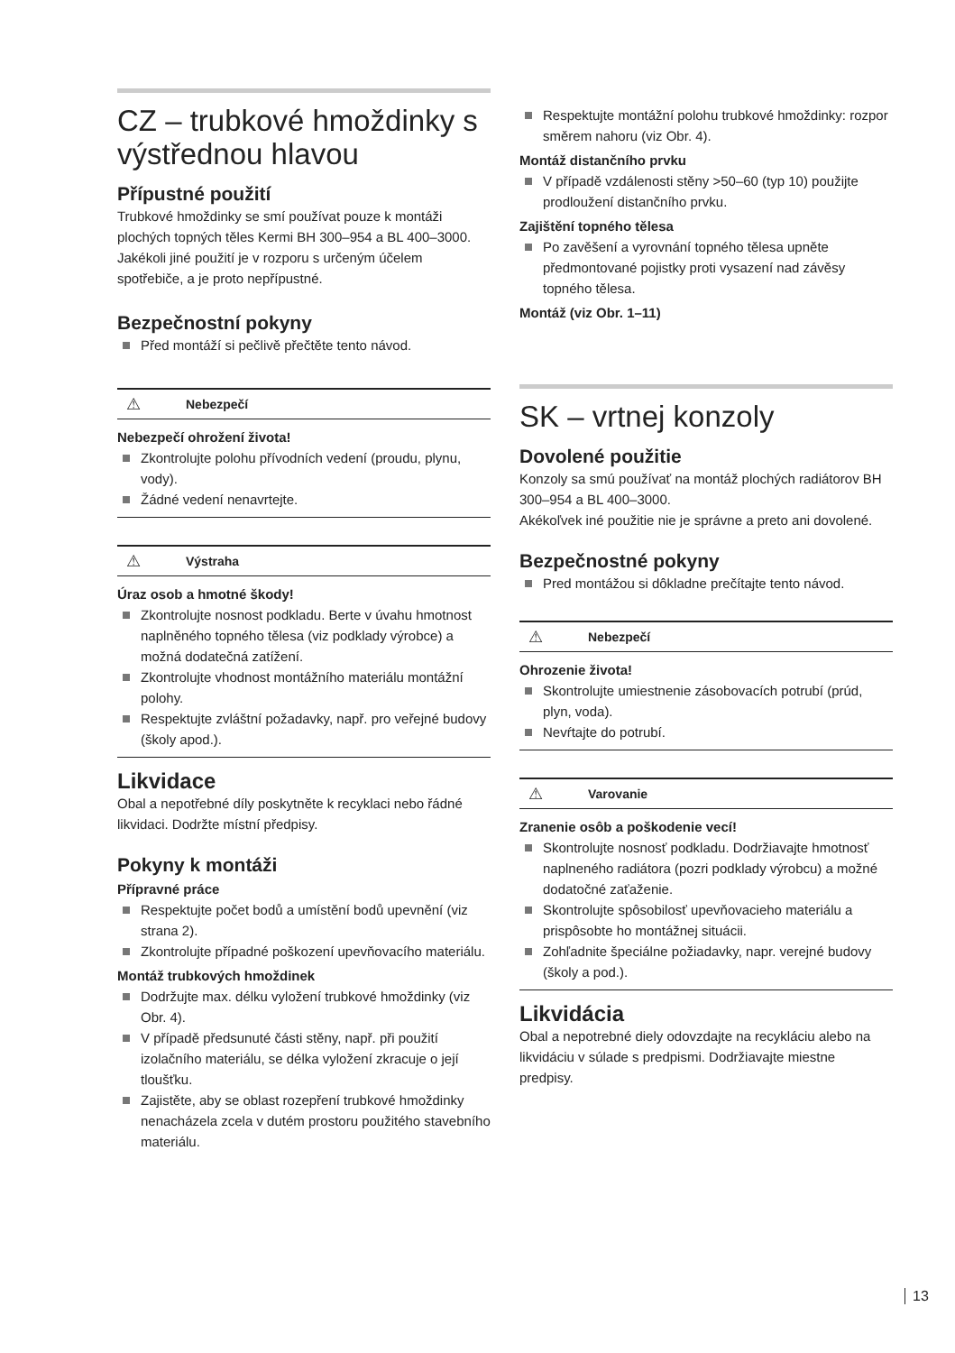CZ – trubkové hmoždinky s výstřednou hlavou
Přípustné použití
Trubkové hmoždinky se smí používat pouze k montáži plochých topných těles Kermi BH 300–954 a BL 400–3000. Jakékoli jiné použití je v rozporu s určeným účelem spotřebiče, a je proto nepřípustné.
Bezpečnostní pokyny
Před montáží si pečlivě přečtěte tento návod.
⚠ Nebezpečí
Nebezpečí ohrožení života!
Zkontrolujte polohu přívodních vedení (proudu, plynu, vody).
Žádné vedení nenavrtejte.
⚠ Výstraha
Úraz osob a hmotné škody!
Zkontrolujte nosnost podkladu. Berte v úvahu hmotnost naplněného topného tělesa (viz podklady výrobce) a možná dodatečná zatížení.
Zkontrolujte vhodnost montážního materiálu montážní polohy.
Respektujte zvláštní požadavky, např. pro veřejné budovy (školy apod.).
Likvidace
Obal a nepotřebné díly poskytněte k recyklaci nebo řádné likvidaci. Dodržte místní předpisy.
Pokyny k montáži
Přípravné práce
Respektujte počet bodů a umístění bodů upevnění (viz strana 2).
Zkontrolujte případné poškození upevňovacího materiálu.
Montáž trubkových hmoždinek
Dodržujte max. délku vyložení trubkové hmoždinky (viz Obr. 4).
V případě předsunuté části stěny, např. při použití izolačního materiálu, se délka vyložení zkracuje o její tloušťku.
Zajistěte, aby se oblast rozepření trubkové hmoždinky nenacházela zcela v dutém prostoru použitého stavebního materiálu.
Respektujte montážní polohu trubkové hmoždinky: rozpor směrem nahoru (viz Obr. 4).
Montáž distančního prvku
V případě vzdálenosti stěny >50–60 (typ 10) použijte prodloužení distančního prvku.
Zajištění topného tělesa
Po zavěšení a vyrovnání topného tělesa upněte předmontované pojistky proti vysazení nad závěsy topného tělesa.
Montáž (viz Obr. 1–11)
SK – vrtnej konzoly
Dovolené použitie
Konzoly sa smú používať na montáž plochých radiátorov BH 300–954 a BL 400–3000.
Akékoľvek iné použitie nie je správne a preto ani dovolené.
Bezpečnostné pokyny
Pred montážou si dôkladne prečítajte tento návod.
⚠ Nebezpečí
Ohrozenie života!
Skontrolujte umiestnenie zásobovacích potrubí (prúd, plyn, voda).
Nevŕtajte do potrubí.
⚠ Varovanie
Zranenie osôb a poškodenie vecí!
Skontrolujte nosnosť podkladu. Dodržiavajte hmotnosť naplneného radiátora (pozri podklady výrobcu) a možné dodatočné zaťaženie.
Skontrolujte spôsobilosť upevňovacieho materiálu a prispôsobte ho montážnej situácii.
Zohľadnite špeciálne požiadavky, napr. verejné budovy (školy a pod.).
Likvidácia
Obal a nepotrebné diely odovzdajte na recykláciu alebo na likvidáciu v súlade s predpismi. Dodržiavajte miestne predpisy.
13